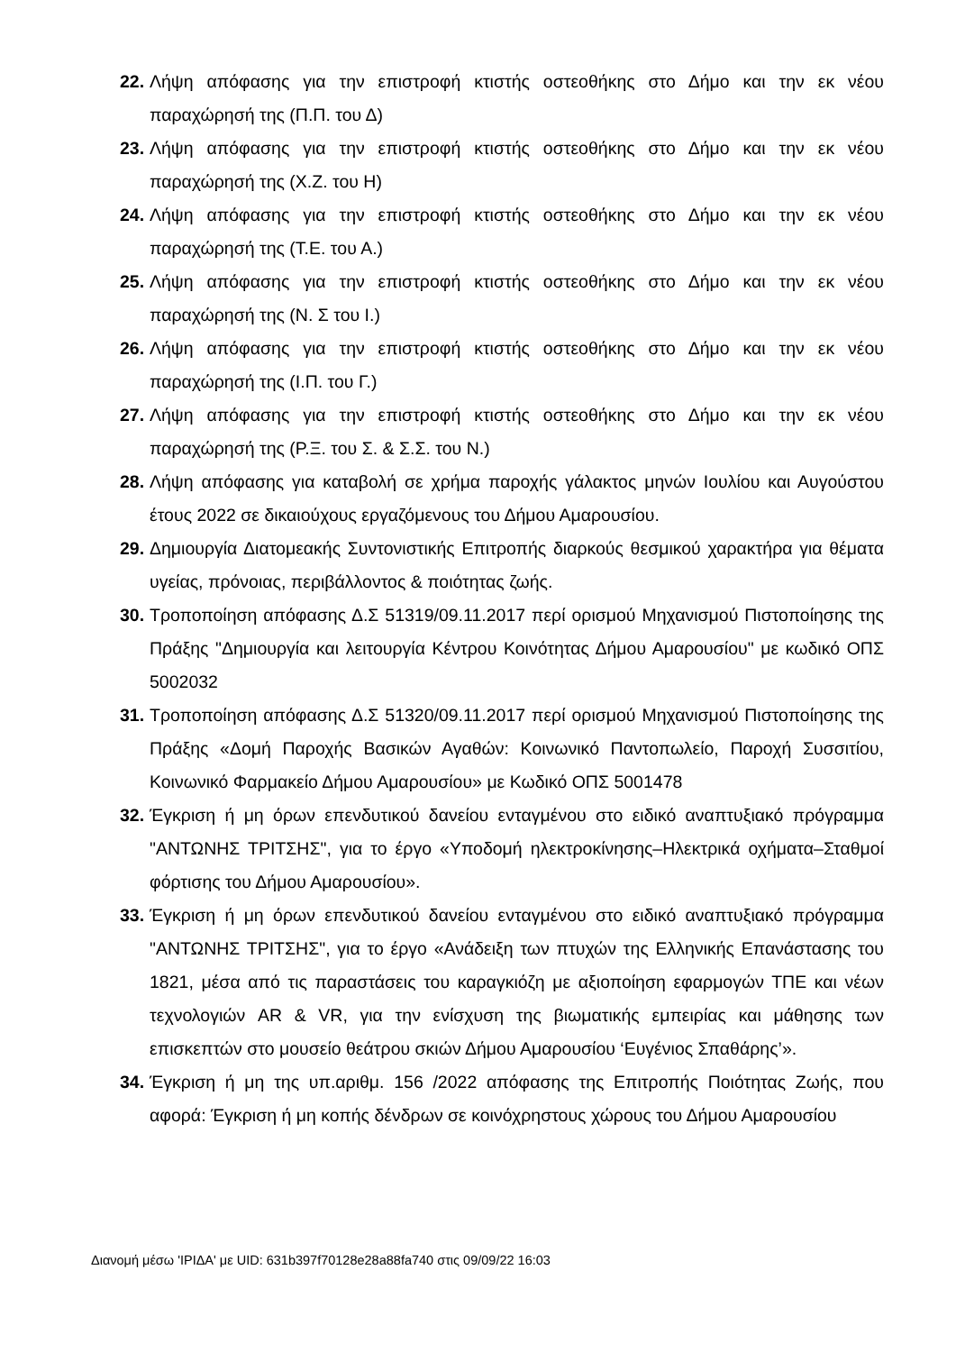22. Λήψη απόφασης για την επιστροφή κτιστής οστεοθήκης στο Δήμο και την εκ νέου παραχώρησή της (Π.Π. του Δ)
23. Λήψη απόφασης για την επιστροφή κτιστής οστεοθήκης στο Δήμο και την εκ νέου παραχώρησή της (Χ.Ζ. του Η)
24. Λήψη απόφασης για την επιστροφή κτιστής οστεοθήκης στο Δήμο και την εκ νέου παραχώρησή της (Τ.Ε. του Α.)
25. Λήψη απόφασης για την επιστροφή κτιστής οστεοθήκης στο Δήμο και την εκ νέου παραχώρησή της (Ν. Σ του Ι.)
26. Λήψη απόφασης για την επιστροφή κτιστής οστεοθήκης στο Δήμο και την εκ νέου παραχώρησή της (Ι.Π. του Γ.)
27. Λήψη απόφασης για την επιστροφή κτιστής οστεοθήκης στο Δήμο και την εκ νέου παραχώρησή της (Ρ.Ξ. του Σ. & Σ.Σ. του Ν.)
28. Λήψη απόφασης για καταβολή σε χρήμα παροχής γάλακτος μηνών Ιουλίου και Αυγούστου έτους 2022 σε δικαιούχους εργαζόμενους του Δήμου Αμαρουσίου.
29. Δημιουργία Διατομεακής Συντονιστικής Επιτροπής διαρκούς θεσμικού χαρακτήρα για θέματα υγείας, πρόνοιας, περιβάλλοντος & ποιότητας ζωής.
30. Τροποποίηση απόφασης Δ.Σ 51319/09.11.2017 περί ορισμού Μηχανισμού Πιστοποίησης της Πράξης "Δημιουργία και λειτουργία Κέντρου Κοινότητας Δήμου Αμαρουσίου" με κωδικό ΟΠΣ 5002032
31. Τροποποίηση απόφασης Δ.Σ 51320/09.11.2017 περί ορισμού Μηχανισμού Πιστοποίησης της Πράξης «Δομή Παροχής Βασικών Αγαθών: Κοινωνικό Παντοπωλείο, Παροχή Συσσιτίου, Κοινωνικό Φαρμακείο Δήμου Αμαρουσίου» με Κωδικό ΟΠΣ 5001478
32. Έγκριση ή μη όρων επενδυτικού δανείου ενταγμένου στο ειδικό αναπτυξιακό πρόγραμμα "ΑΝΤΩΝΗΣ ΤΡΙΤΣΗΣ", για το έργο «Υποδομή ηλεκτροκίνησης–Ηλεκτρικά οχήματα–Σταθμοί φόρτισης του Δήμου Αμαρουσίου».
33. Έγκριση ή μη όρων επενδυτικού δανείου ενταγμένου στο ειδικό αναπτυξιακό πρόγραμμα "ΑΝΤΩΝΗΣ ΤΡΙΤΣΗΣ", για το έργο «Ανάδειξη των πτυχών της Ελληνικής Επανάστασης του 1821, μέσα από τις παραστάσεις του καραγκιόζη με αξιοποίηση εφαρμογών ΤΠΕ και νέων τεχνολογιών AR & VR, για την ενίσχυση της βιωματικής εμπειρίας και μάθησης των επισκεπτών στο μουσείο θεάτρου σκιών Δήμου Αμαρουσίου ‘Ευγένιος Σπαθάρης’».
34. Έγκριση ή μη της υπ.αριθμ. 156 /2022 απόφασης της Επιτροπής Ποιότητας Ζωής, που αφορά: Έγκριση ή μη κοπής δένδρων σε κοινόχρηστους χώρους του Δήμου Αμαρουσίου
Διανομή μέσω 'ΙΡΙΔΑ' με UID: 631b397f70128e28a88fa740 στις 09/09/22 16:03